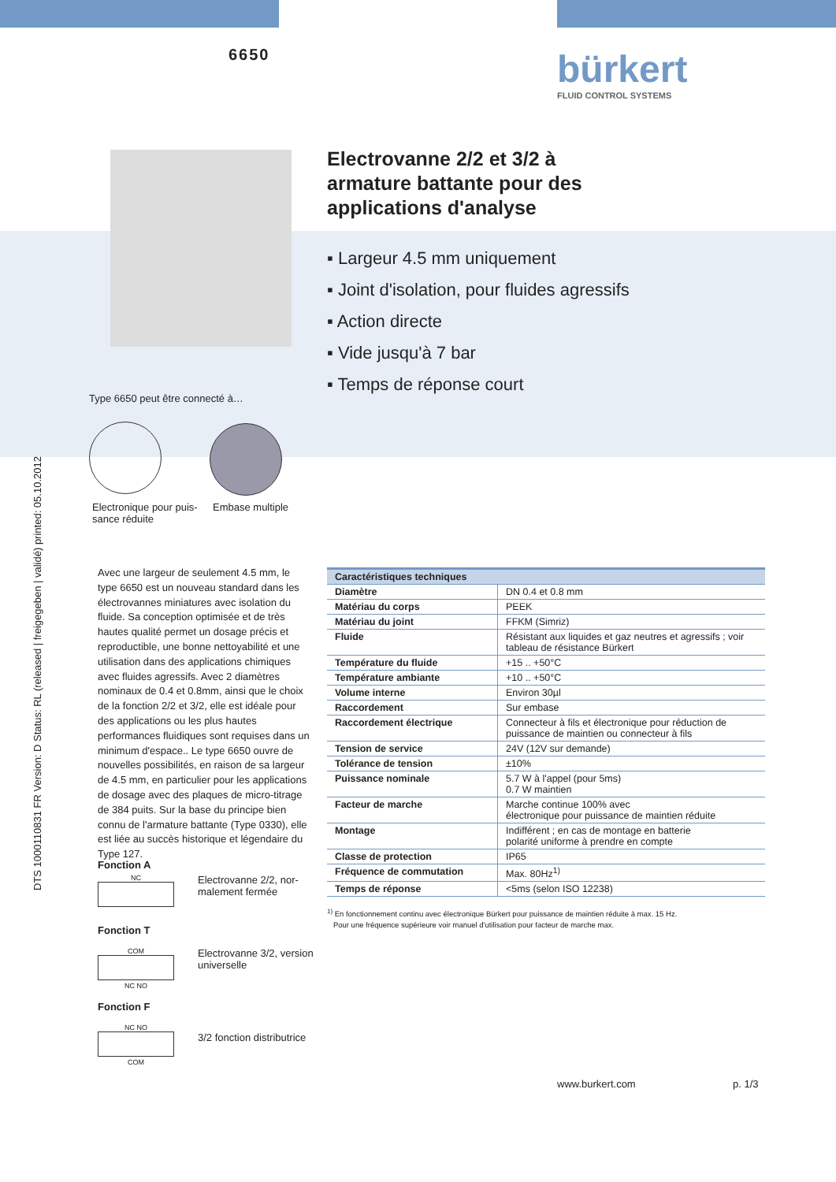6650
bürkert
FLUID CONTROL SYSTEMS
Electrovanne 2/2 et 3/2 à
armature battante pour des
applications d'analyse
▪ Largeur 4.5 mm uniquement
▪ Joint d'isolation, pour fluides agressifs
▪ Action directe
▪ Vide jusqu'à 7 bar
▪ Temps de réponse court
Type 6650 peut être connecté à…
Electronique pour puis-
sance réduite
Embase multiple
DTS 1000110831 FR Version: D Status: RL (released | freigegeben | validé) printed: 05.10.2012
Avec une largeur de seulement 4.5 mm, le type 6650 est un nouveau standard dans les électrovannes miniatures avec isolation du fluide. Sa conception optimisée et de très hautes qualité permet un dosage précis et reproductible, une bonne nettoyabilité et une utilisation dans des applications chimiques avec fluides agressifs. Avec 2 diamètres nominaux de 0.4 et 0.8mm, ainsi que le choix de la fonction 2/2 et 3/2, elle est idéale pour des applications ou les plus hautes performances fluidiques sont requises dans un minimum d'espace.. Le type 6650 ouvre de nouvelles possibilités, en raison de sa largeur de 4.5 mm, en particulier pour les applications de dosage avec des plaques de micro-titrage de 384 puits. Sur la base du principe bien connu de l'armature battante (Type 0330), elle est liée au succès historique et légendaire du Type 127.
Fonction A
NC
Electrovanne 2/2, nor-
malement fermée
Fonction T
COM
NC NO
Electrovanne 3/2, version
universelle
Fonction F
NC NO
COM
3/2 fonction distributrice
| Caractéristiques techniques | |
| --- | --- |
| Diamètre | DN 0.4 et 0.8 mm |
| Matériau du corps | PEEK |
| Matériau du joint | FFKM (Simriz) |
| Fluide | Résistant aux liquides et gaz neutres et agressifs ; voir tableau de résistance Bürkert |
| Température du fluide | +15 .. +50°C |
| Température ambiante | +10 .. +50°C |
| Volume interne | Environ 30µl |
| Raccordement | Sur embase |
| Raccordement électrique | Connecteur à fils et électronique pour réduction de puissance de maintien ou connecteur à fils |
| Tension de service | 24V (12V sur demande) |
| Tolérance de tension | ±10% |
| Puissance nominale | 5.7 W à l'appel (pour 5ms) 0.7 W maintien |
| Facteur de marche | Marche continue 100% avec électronique pour puissance de maintien réduite |
| Montage | Indifférent ; en cas de montage en batterie polarité uniforme à prendre en compte |
| Classe de protection | IP65 |
| Fréquence de commutation | Max. 80Hz<sup>1)</sup> |
| Temps de réponse | <5ms (selon ISO 12238) |
<sup>1)</sup> En fonctionnement continu avec électronique Bürkert pour puissance de maintien réduite à max. 15 Hz.
Pour une fréquence supérieure voir manuel d'utilisation pour facteur de marche max.
www.burkert.com p. 1/3